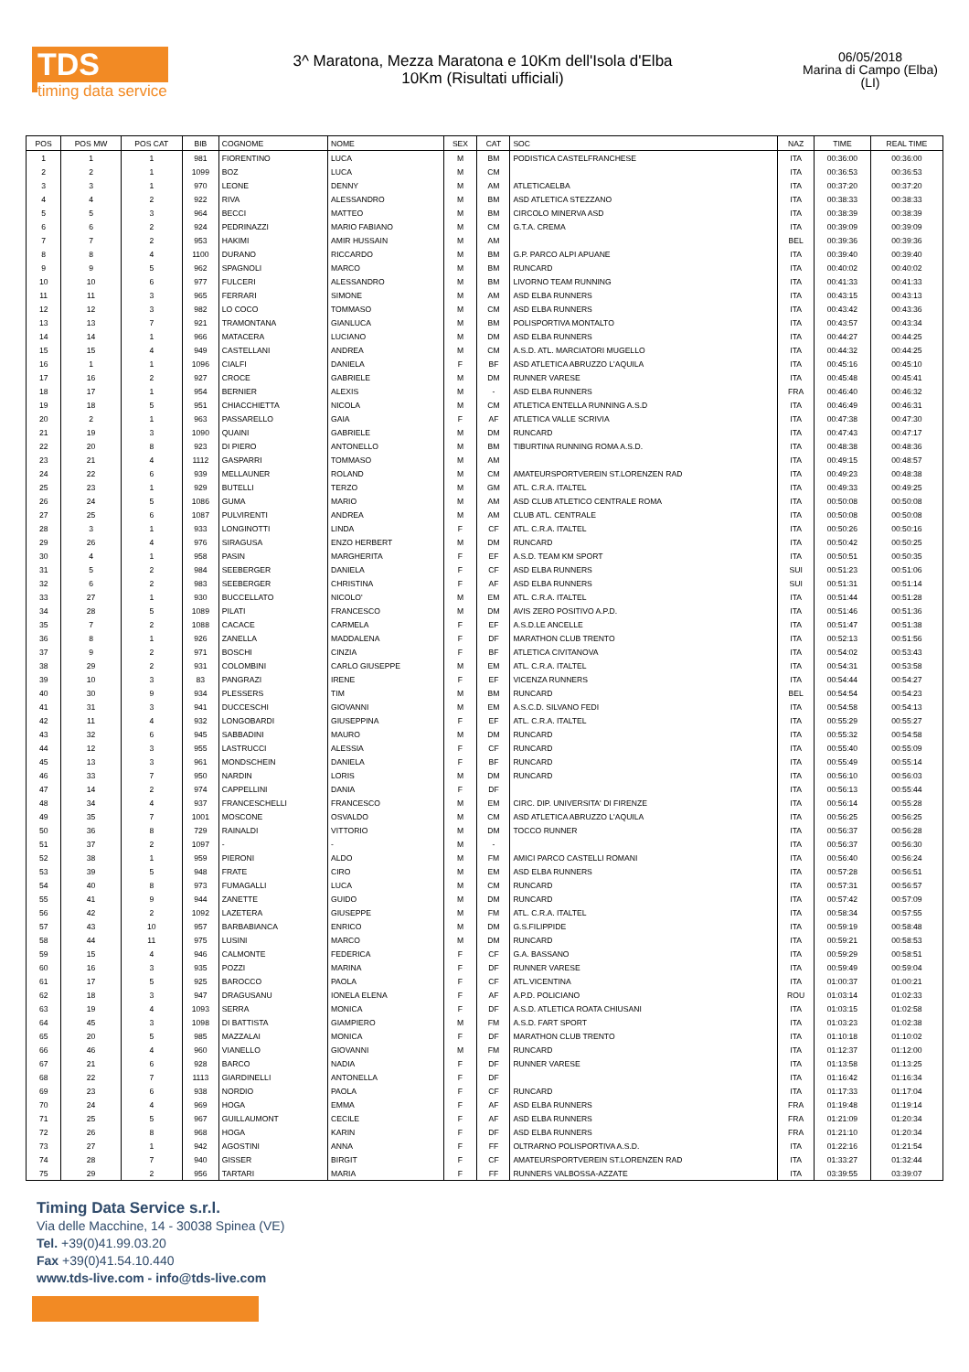TDS
timing data service
3^ Maratona, Mezza Maratona e 10Km dell'Isola d'Elba
10Km (Risultati ufficiali)
06/05/2018
Marina di Campo (Elba)
(LI)
| POS | POS MW | POS CAT | BIB | COGNOME | NOME | SEX | CAT | SOC | NAZ | TIME | REAL TIME |
| --- | --- | --- | --- | --- | --- | --- | --- | --- | --- | --- | --- |
| 1 | 1 | 1 | 981 | FIORENTINO | LUCA | M | BM | PODISTICA CASTELFRANCHESE | ITA | 00:36:00 | 00:36:00 |
| 2 | 2 | 1 | 1099 | BOZ | LUCA | M | CM | | ITA | 00:36:53 | 00:36:53 |
| 3 | 3 | 1 | 970 | LEONE | DENNY | M | AM | ATLETICAELBA | ITA | 00:37:20 | 00:37:20 |
| 4 | 4 | 2 | 922 | RIVA | ALESSANDRO | M | BM | ASD ATLETICA STEZZANO | ITA | 00:38:33 | 00:38:33 |
| 5 | 5 | 3 | 964 | BECCI | MATTEO | M | BM | CIRCOLO MINERVA ASD | ITA | 00:38:39 | 00:38:39 |
| 6 | 6 | 2 | 924 | PEDRINAZZI | MARIO FABIANO | M | CM | G.T.A. CREMA | ITA | 00:39:09 | 00:39:09 |
| 7 | 7 | 2 | 953 | HAKIMI | AMIR HUSSAIN | M | AM | | BEL | 00:39:36 | 00:39:36 |
| 8 | 8 | 4 | 1100 | DURANO | RICCARDO | M | BM | G.P. PARCO ALPI APUANE | ITA | 00:39:40 | 00:39:40 |
| 9 | 9 | 5 | 962 | SPAGNOLI | MARCO | M | BM | RUNCARD | ITA | 00:40:02 | 00:40:02 |
| 10 | 10 | 6 | 977 | FULCERI | ALESSANDRO | M | BM | LIVORNO TEAM RUNNING | ITA | 00:41:33 | 00:41:33 |
| 11 | 11 | 3 | 965 | FERRARI | SIMONE | M | AM | ASD ELBA RUNNERS | ITA | 00:43:15 | 00:43:13 |
| 12 | 12 | 3 | 982 | LO COCO | TOMMASO | M | CM | ASD ELBA RUNNERS | ITA | 00:43:42 | 00:43:36 |
| 13 | 13 | 7 | 921 | TRAMONTANA | GIANLUCA | M | BM | POLISPORTIVA MONTALTO | ITA | 00:43:57 | 00:43:34 |
| 14 | 14 | 1 | 966 | MATACERA | LUCIANO | M | DM | ASD ELBA RUNNERS | ITA | 00:44:27 | 00:44:25 |
| 15 | 15 | 4 | 949 | CASTELLANI | ANDREA | M | CM | A.S.D. ATL. MARCIATORI MUGELLO | ITA | 00:44:32 | 00:44:25 |
| 16 | 1 | 1 | 1096 | CIALFI | DANIELA | F | BF | ASD ATLETICA ABRUZZO L'AQUILA | ITA | 00:45:16 | 00:45:10 |
| 17 | 16 | 2 | 927 | CROCE | GABRIELE | M | DM | RUNNER VARESE | ITA | 00:45:48 | 00:45:41 |
| 18 | 17 | 1 | 954 | BERNIER | ALEXIS | M | - | ASD ELBA RUNNERS | FRA | 00:46:40 | 00:46:32 |
| 19 | 18 | 5 | 951 | CHIACCHIETTA | NICOLA | M | CM | ATLETICA ENTELLA RUNNING A.S.D | ITA | 00:46:49 | 00:46:31 |
| 20 | 2 | 1 | 963 | PASSARELLO | GAIA | F | AF | ATLETICA VALLE SCRIVIA | ITA | 00:47:38 | 00:47:30 |
| 21 | 19 | 3 | 1090 | QUAINI | GABRIELE | M | DM | RUNCARD | ITA | 00:47:43 | 00:47:17 |
| 22 | 20 | 8 | 923 | DI PIERO | ANTONELLO | M | BM | TIBURTINA RUNNING ROMA A.S.D. | ITA | 00:48:38 | 00:48:36 |
| 23 | 21 | 4 | 1112 | GASPARRI | TOMMASO | M | AM | | ITA | 00:49:15 | 00:48:57 |
| 24 | 22 | 6 | 939 | MELLAUNER | ROLAND | M | CM | AMATEURSPORTVEREIN ST.LORENZEN RAD | ITA | 00:49:23 | 00:48:38 |
| 25 | 23 | 1 | 929 | BUTELLI | TERZO | M | GM | ATL. C.R.A. ITALTEL | ITA | 00:49:33 | 00:49:25 |
| 26 | 24 | 5 | 1086 | GUMA | MARIO | M | AM | ASD CLUB ATLETICO CENTRALE ROMA | ITA | 00:50:08 | 00:50:08 |
| 27 | 25 | 6 | 1087 | PULVIRENTI | ANDREA | M | AM | CLUB ATL. CENTRALE | ITA | 00:50:08 | 00:50:08 |
| 28 | 3 | 1 | 933 | LONGINOTTI | LINDA | F | CF | ATL. C.R.A. ITALTEL | ITA | 00:50:26 | 00:50:16 |
| 29 | 26 | 4 | 976 | SIRAGUSA | ENZO HERBERT | M | DM | RUNCARD | ITA | 00:50:42 | 00:50:25 |
| 30 | 4 | 1 | 958 | PASIN | MARGHERITA | F | EF | A.S.D. TEAM KM SPORT | ITA | 00:50:51 | 00:50:35 |
| 31 | 5 | 2 | 984 | SEEBERGER | DANIELA | F | CF | ASD ELBA RUNNERS | SUI | 00:51:23 | 00:51:06 |
| 32 | 6 | 2 | 983 | SEEBERGER | CHRISTINA | F | AF | ASD ELBA RUNNERS | SUI | 00:51:31 | 00:51:14 |
| 33 | 27 | 1 | 930 | BUCCELLATO | NICOLO' | M | EM | ATL. C.R.A. ITALTEL | ITA | 00:51:44 | 00:51:28 |
| 34 | 28 | 5 | 1089 | PILATI | FRANCESCO | M | DM | AVIS ZERO POSITIVO A.P.D. | ITA | 00:51:46 | 00:51:36 |
| 35 | 7 | 2 | 1088 | CACACE | CARMELA | F | EF | A.S.D.LE ANCELLE | ITA | 00:51:47 | 00:51:38 |
| 36 | 8 | 1 | 926 | ZANELLA | MADDALENA | F | DF | MARATHON CLUB TRENTO | ITA | 00:52:13 | 00:51:56 |
| 37 | 9 | 2 | 971 | BOSCHI | CINZIA | F | BF | ATLETICA CIVITANOVA | ITA | 00:54:02 | 00:53:43 |
| 38 | 29 | 2 | 931 | COLOMBINI | CARLO GIUSEPPE | M | EM | ATL. C.R.A. ITALTEL | ITA | 00:54:31 | 00:53:58 |
| 39 | 10 | 3 | 83 | PANGRAZI | IRENE | F | EF | VICENZA RUNNERS | ITA | 00:54:44 | 00:54:27 |
| 40 | 30 | 9 | 934 | PLESSERS | TIM | M | BM | RUNCARD | BEL | 00:54:54 | 00:54:23 |
| 41 | 31 | 3 | 941 | DUCCESCHI | GIOVANNI | M | EM | A.S.C.D. SILVANO FEDI | ITA | 00:54:58 | 00:54:13 |
| 42 | 11 | 4 | 932 | LONGOBARDI | GIUSEPPINA | F | EF | ATL. C.R.A. ITALTEL | ITA | 00:55:29 | 00:55:27 |
| 43 | 32 | 6 | 945 | SABBADINI | MAURO | M | DM | RUNCARD | ITA | 00:55:32 | 00:54:58 |
| 44 | 12 | 3 | 955 | LASTRUCCI | ALESSIA | F | CF | RUNCARD | ITA | 00:55:40 | 00:55:09 |
| 45 | 13 | 3 | 961 | MONDSCHEIN | DANIELA | F | BF | RUNCARD | ITA | 00:55:49 | 00:55:14 |
| 46 | 33 | 7 | 950 | NARDIN | LORIS | M | DM | RUNCARD | ITA | 00:56:10 | 00:56:03 |
| 47 | 14 | 2 | 974 | CAPPELLINI | DANIA | F | DF | | ITA | 00:56:13 | 00:55:44 |
| 48 | 34 | 4 | 937 | FRANCESCHELLI | FRANCESCO | M | EM | CIRC. DIP. UNIVERSITA' DI FIRENZE | ITA | 00:56:14 | 00:55:28 |
| 49 | 35 | 7 | 1001 | MOSCONE | OSVALDO | M | CM | ASD ATLETICA ABRUZZO L'AQUILA | ITA | 00:56:25 | 00:56:25 |
| 50 | 36 | 8 | 729 | RAINALDI | VITTORIO | M | DM | TOCCO RUNNER | ITA | 00:56:37 | 00:56:28 |
| 51 | 37 | 2 | 1097 | - | - | M | - | | ITA | 00:56:37 | 00:56:30 |
| 52 | 38 | 1 | 959 | PIERONI | ALDO | M | FM | AMICI PARCO CASTELLI ROMANI | ITA | 00:56:40 | 00:56:24 |
| 53 | 39 | 5 | 948 | FRATE | CIRO | M | EM | ASD ELBA RUNNERS | ITA | 00:57:28 | 00:56:51 |
| 54 | 40 | 8 | 973 | FUMAGALLI | LUCA | M | CM | RUNCARD | ITA | 00:57:31 | 00:56:57 |
| 55 | 41 | 9 | 944 | ZANETTE | GUIDO | M | DM | RUNCARD | ITA | 00:57:42 | 00:57:09 |
| 56 | 42 | 2 | 1092 | LAZETERA | GIUSEPPE | M | FM | ATL. C.R.A. ITALTEL | ITA | 00:58:34 | 00:57:55 |
| 57 | 43 | 10 | 957 | BARBABIANCA | ENRICO | M | DM | G.S.FILIPPIDE | ITA | 00:59:19 | 00:58:48 |
| 58 | 44 | 11 | 975 | LUSINI | MARCO | M | DM | RUNCARD | ITA | 00:59:21 | 00:58:53 |
| 59 | 15 | 4 | 946 | CALMONTE | FEDERICA | F | CF | G.A. BASSANO | ITA | 00:59:29 | 00:58:51 |
| 60 | 16 | 3 | 935 | POZZI | MARINA | F | DF | RUNNER VARESE | ITA | 00:59:49 | 00:59:04 |
| 61 | 17 | 5 | 925 | BAROCCO | PAOLA | F | CF | ATL.VICENTINA | ITA | 01:00:37 | 01:00:21 |
| 62 | 18 | 3 | 947 | DRAGUSANU | IONELA ELENA | F | AF | A.P.D. POLICIANO | ROU | 01:03:14 | 01:02:33 |
| 63 | 19 | 4 | 1093 | SERRA | MONICA | F | DF | A.S.D. ATLETICA ROATA CHIUSANI | ITA | 01:03:15 | 01:02:58 |
| 64 | 45 | 3 | 1098 | DI BATTISTA | GIAMPIERO | M | FM | A.S.D. FART SPORT | ITA | 01:03:23 | 01:02:38 |
| 65 | 20 | 5 | 985 | MAZZALAI | MONICA | F | DF | MARATHON CLUB TRENTO | ITA | 01:10:18 | 01:10:02 |
| 66 | 46 | 4 | 960 | VIANELLO | GIOVANNI | M | FM | RUNCARD | ITA | 01:12:37 | 01:12:00 |
| 67 | 21 | 6 | 928 | BARCO | NADIA | F | DF | RUNNER VARESE | ITA | 01:13:58 | 01:13:25 |
| 68 | 22 | 7 | 1113 | GIARDINELLI | ANTONELLA | F | DF | | ITA | 01:16:42 | 01:16:34 |
| 69 | 23 | 6 | 938 | NORDIO | PAOLA | F | CF | RUNCARD | ITA | 01:17:33 | 01:17:04 |
| 70 | 24 | 4 | 969 | HOGA | EMMA | F | AF | ASD ELBA RUNNERS | FRA | 01:19:48 | 01:19:14 |
| 71 | 25 | 5 | 967 | GUILLAUMONT | CECILE | F | AF | ASD ELBA RUNNERS | FRA | 01:21:09 | 01:20:34 |
| 72 | 26 | 8 | 968 | HOGA | KARIN | F | DF | ASD ELBA RUNNERS | FRA | 01:21:10 | 01:20:34 |
| 73 | 27 | 1 | 942 | AGOSTINI | ANNA | F | FF | OLTRARNO POLISPORTIVA A.S.D. | ITA | 01:22:16 | 01:21:54 |
| 74 | 28 | 7 | 940 | GISSER | BIRGIT | F | CF | AMATEURSPORTVEREIN ST.LORENZEN RAD | ITA | 01:33:27 | 01:32:44 |
| 75 | 29 | 2 | 956 | TARTARI | MARIA | F | FF | RUNNERS VALBOSSA-AZZATE | ITA | 03:39:55 | 03:39:07 |
Timing Data Service s.r.l.
Via delle Macchine, 14 - 30038 Spinea (VE)
Tel. +39(0)41.99.03.20
Fax +39(0)41.54.10.440
www.tds-live.com - info@tds-live.com